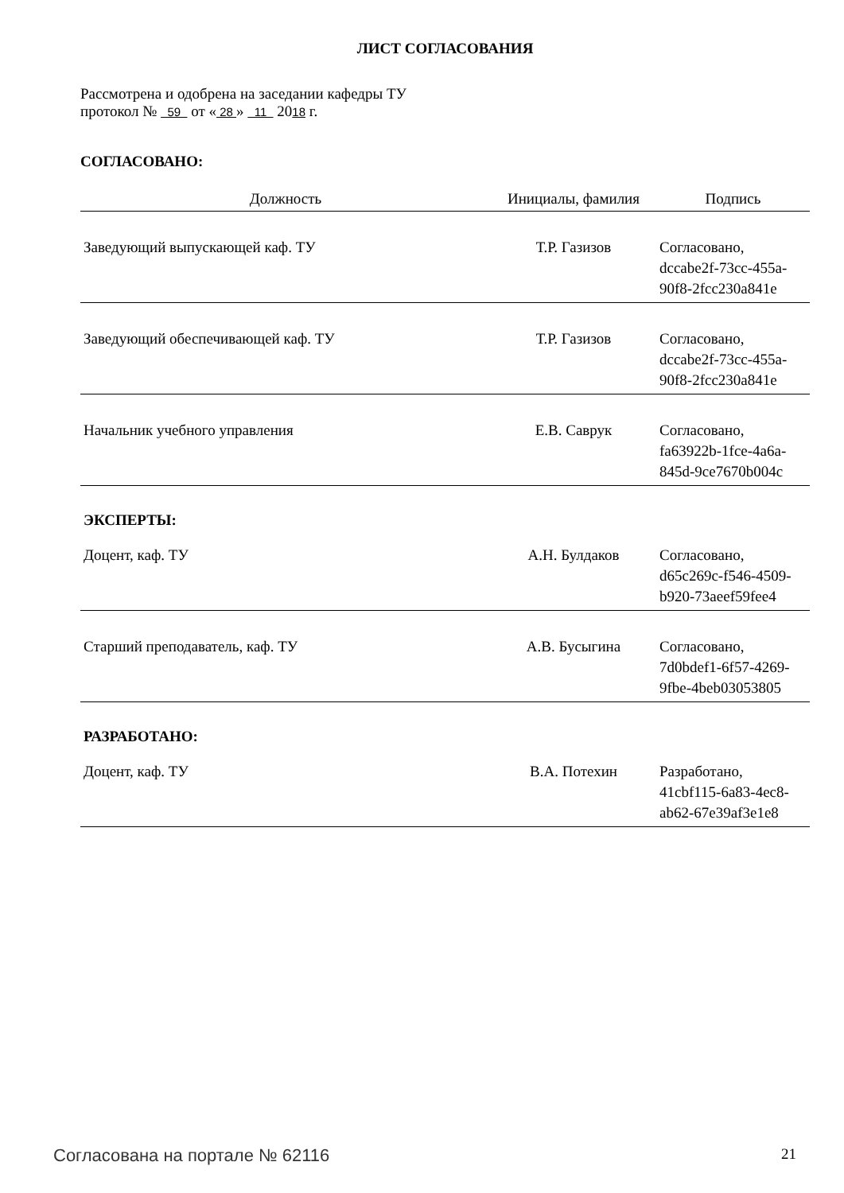ЛИСТ СОГЛАСОВАНИЯ
Рассмотрена и одобрена на заседании кафедры ТУ
протокол № 59 от « 28 » 11 2018 г.
СОГЛАСОВАНО:
| Должность | Инициалы, фамилия | Подпись |
| --- | --- | --- |
| Заведующий выпускающей каф. ТУ | Т.Р. Газизов | Согласовано, dccabe2f-73cc-455a-90f8-2fcc230a841e |
| Заведующий обеспечивающей каф. ТУ | Т.Р. Газизов | Согласовано, dccabe2f-73cc-455a-90f8-2fcc230a841e |
| Начальник учебного управления | Е.В. Саврук | Согласовано, fa63922b-1fce-4a6a-845d-9ce7670b004c |
| ЭКСПЕРТЫ: | | |
| Доцент, каф. ТУ | А.Н. Булдаков | Согласовано, d65c269c-f546-4509-b920-73aeef59fee4 |
| Старший преподаватель, каф. ТУ | А.В. Бусыгина | Согласовано, 7d0bdef1-6f57-4269-9fbe-4beb03053805 |
| РАЗРАБОТАНО: | | |
| Доцент, каф. ТУ | В.А. Потехин | Разработано, 41cbf115-6a83-4ec8-ab62-67e39af3e1e8 |
Согласована на портале № 62116 21